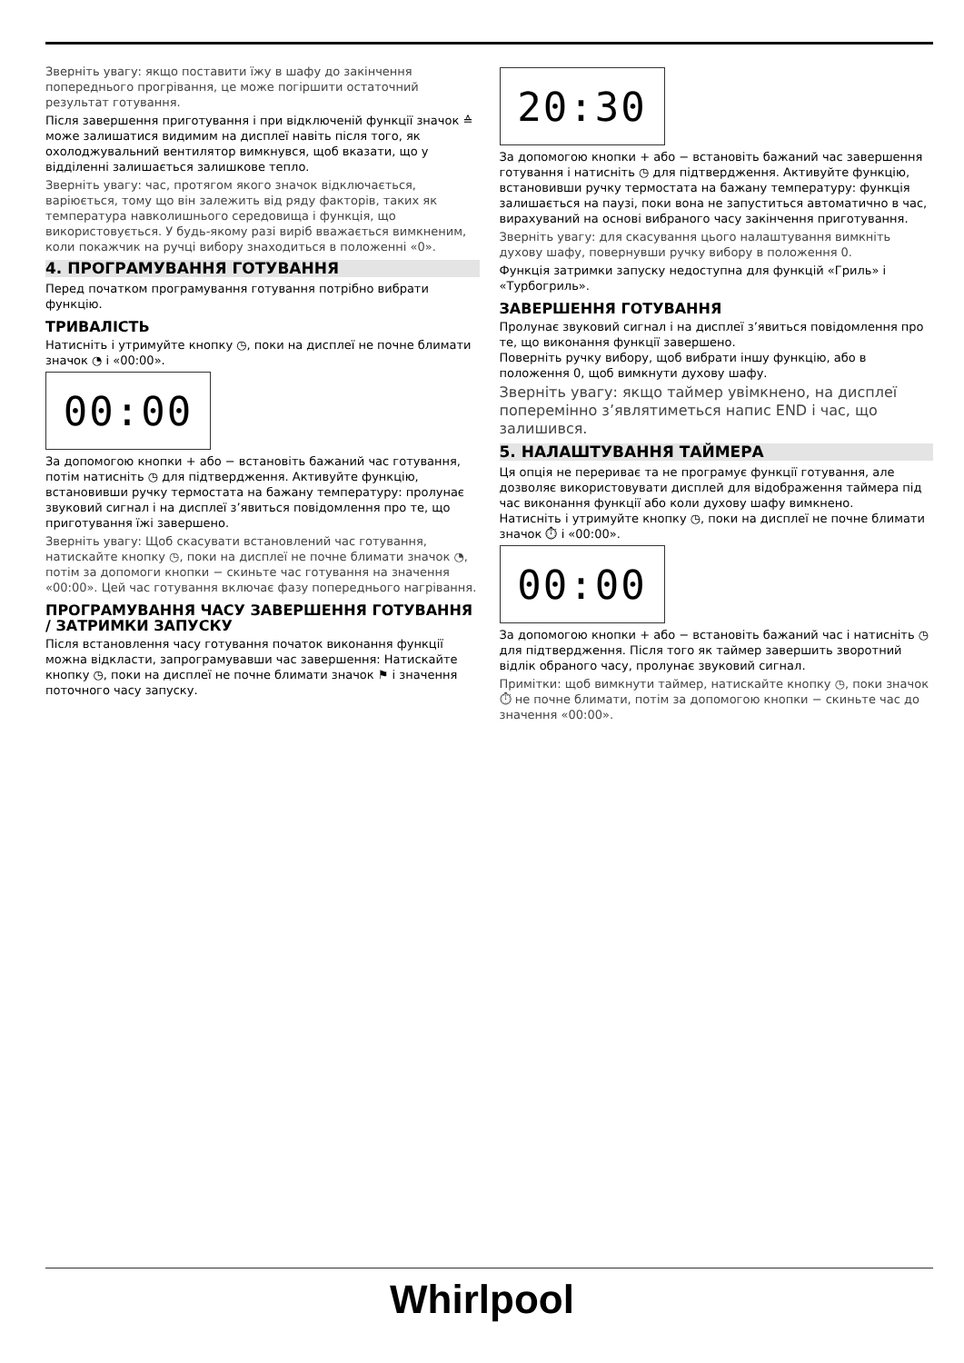Зверніть увагу: якщо поставити їжу в шафу до закінчення попереднього прогрівання, це може погіршити остаточний результат готування.
Після завершення приготування і при відключеній функції значок ≙ може залишатися видимим на дисплеї навіть після того, як охолоджувальний вентилятор вимкнувся, щоб вказати, що у відділенні залишається залишкове тепло.
Зверніть увагу: час, протягом якого значок відключається, варіюється, тому що він залежить від ряду факторів, таких як температура навколишнього середовища і функція, що використовується. У будь-якому разі виріб вважається вимкненим, коли покажчик на ручці вибору знаходиться в положенні «0».
4. ПРОГРАМУВАННЯ ГОТУВАННЯ
Перед початком програмування готування потрібно вибрати функцію.
ТРИВАЛІСТЬ
Натисніть і утримуйте кнопку ◷, поки на дисплеї не почне блимати значок ◔ і «00:00».
00:00
За допомогою кнопки + або − встановіть бажаний час готування, потім натисніть ◷ для підтвердження. Активуйте функцію, встановивши ручку термостата на бажану температуру: пролунає звуковий сигнал і на дисплеї з’явиться повідомлення про те, що приготування їжі завершено.
Зверніть увагу: Щоб скасувати встановлений час готування, натискайте кнопку ◷, поки на дисплеї не почне блимати значок ◔, потім за допомоги кнопки − скиньте час готування на значення «00:00». Цей час готування включає фазу попереднього нагрівання.
ПРОГРАМУВАННЯ ЧАСУ ЗАВЕРШЕННЯ ГОТУВАННЯ / ЗАТРИМКИ ЗАПУСКУ
Після встановлення часу готування початок виконання функції можна відкласти, запрограмувавши час завершення: Натискайте кнопку ◷, поки на дисплеї не почне блимати значок ⚑ і значення поточного часу запуску.
20:30
За допомогою кнопки + або − встановіть бажаний час завершення готування і натисніть ◷ для підтвердження. Активуйте функцію, встановивши ручку термостата на бажану температуру: функція залишається на паузі, поки вона не запуститься автоматично в час, вирахуваний на основі вибраного часу закінчення приготування.
Зверніть увагу: для скасування цього налаштування вимкніть духову шафу, повернувши ручку вибору в положення 0.
Функція затримки запуску недоступна для функцій «Гриль» і «Турбогриль».
ЗАВЕРШЕННЯ ГОТУВАННЯ
Пролунає звуковий сигнал і на дисплеї з’явиться повідомлення про те, що виконання функції завершено.
Поверніть ручку вибору, щоб вибрати іншу функцію, або в положення 0, щоб вимкнути духову шафу.
Зверніть увагу: якщо таймер увімкнено, на дисплеї поперемінно з’являтиметься напис END і час, що залишився.
5. НАЛАШТУВАННЯ ТАЙМЕРА
Ця опція не перериває та не програмує функції готування, але дозволяє використовувати дисплей для відображення таймера під час виконання функції або коли духову шафу вимкнено.
Натисніть і утримуйте кнопку ◷, поки на дисплеї не почне блимати значок ⏱ і «00:00».
00:00
За допомогою кнопки + або − встановіть бажаний час і натисніть ◷ для підтвердження. Після того як таймер завершить зворотний відлік обраного часу, пролунає звуковий сигнал.
Примітки: щоб вимкнути таймер, натискайте кнопку ◷, поки значок ⏱ не почне блимати, потім за допомогою кнопки − скиньте час до значення «00:00».
Whirlpool